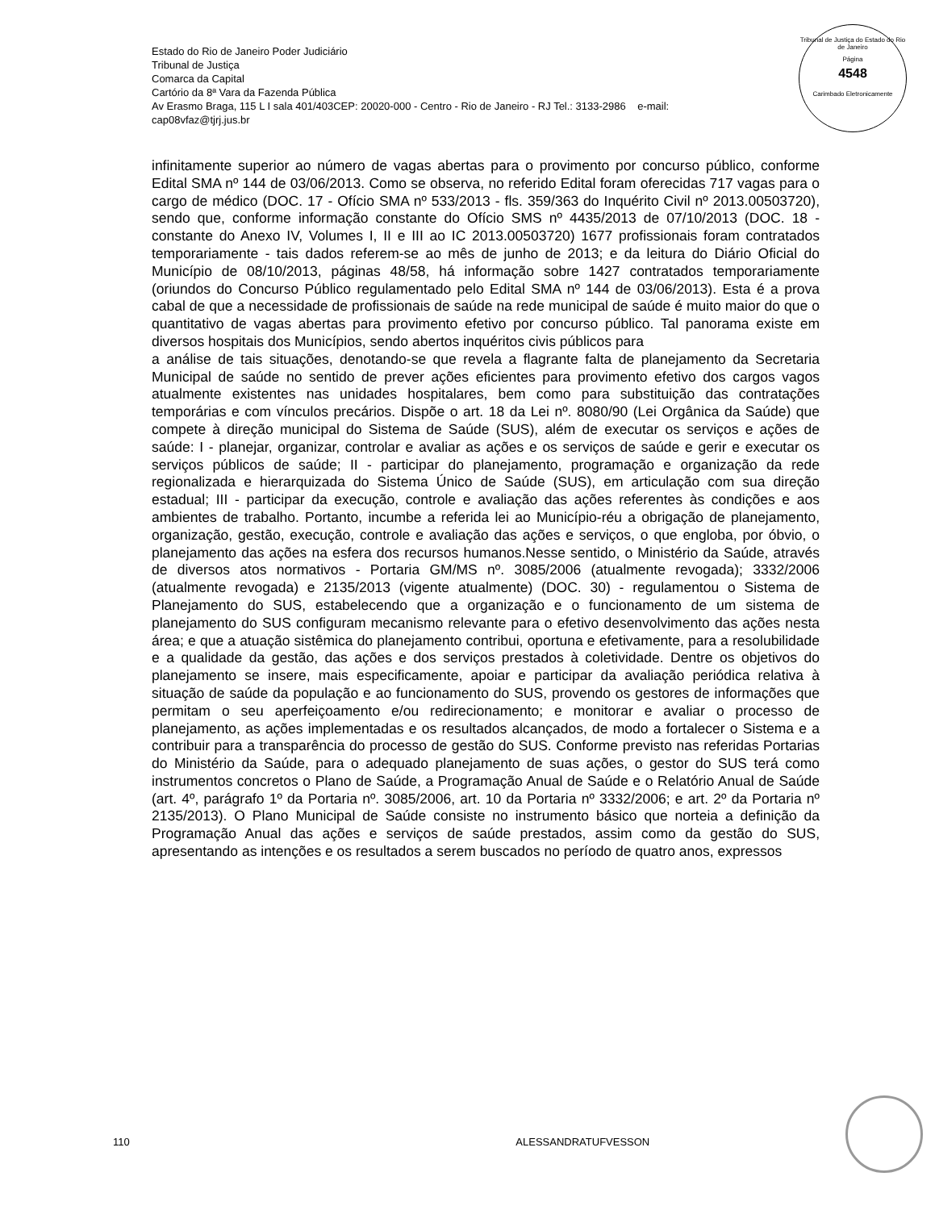Estado do Rio de Janeiro Poder Judiciário
Tribunal de Justiça
Comarca da Capital
Cartório da 8ª Vara da Fazenda Pública
Av Erasmo Braga, 115 L I sala 401/403CEP: 20020-000 - Centro - Rio de Janeiro - RJ Tel.: 3133-2986 e-mail:
cap08vfaz@tjrj.jus.br
Tribunal de Justiça do Estado do Rio de Janeiro
Página
4548
Carimbado Eletronicamente
infinitamente superior ao número de vagas abertas para o provimento por concurso público, conforme Edital SMA nº 144 de 03/06/2013. Como se observa, no referido Edital foram oferecidas 717 vagas para o cargo de médico (DOC. 17 - Ofício SMA nº 533/2013 - fls. 359/363 do Inquérito Civil nº 2013.00503720), sendo que, conforme informação constante do Ofício SMS nº 4435/2013 de 07/10/2013 (DOC. 18 - constante do Anexo IV, Volumes I, II e III ao IC 2013.00503720) 1677 profissionais foram contratados temporariamente - tais dados referem-se ao mês de junho de 2013; e da leitura do Diário Oficial do Município de 08/10/2013, páginas 48/58, há informação sobre 1427 contratados temporariamente (oriundos do Concurso Público regulamentado pelo Edital SMA nº 144 de 03/06/2013). Esta é a prova cabal de que a necessidade de profissionais de saúde na rede municipal de saúde é muito maior do que o quantitativo de vagas abertas para provimento efetivo por concurso público. Tal panorama existe em diversos hospitais dos Municípios, sendo abertos inquéritos civis públicos para
a análise de tais situações, denotando-se que revela a flagrante falta de planejamento da Secretaria Municipal de saúde no sentido de prever ações eficientes para provimento efetivo dos cargos vagos atualmente existentes nas unidades hospitalares, bem como para substituição das contratações temporárias e com vínculos precários. Dispõe o art. 18 da Lei nº. 8080/90 (Lei Orgânica da Saúde) que compete à direção municipal do Sistema de Saúde (SUS), além de executar os serviços e ações de saúde: I - planejar, organizar, controlar e avaliar as ações e os serviços de saúde e gerir e executar os serviços públicos de saúde; II - participar do planejamento, programação e organização da rede regionalizada e hierarquizada do Sistema Único de Saúde (SUS), em articulação com sua direção estadual; III - participar da execução, controle e avaliação das ações referentes às condições e aos ambientes de trabalho. Portanto, incumbe a referida lei ao Município-réu a obrigação de planejamento, organização, gestão, execução, controle e avaliação das ações e serviços, o que engloba, por óbvio, o planejamento das ações na esfera dos recursos humanos.Nesse sentido, o Ministério da Saúde, através de diversos atos normativos - Portaria GM/MS nº. 3085/2006 (atualmente revogada); 3332/2006 (atualmente revogada) e 2135/2013 (vigente atualmente) (DOC. 30) - regulamentou o Sistema de Planejamento do SUS, estabelecendo que a organização e o funcionamento de um sistema de planejamento do SUS configuram mecanismo relevante para o efetivo desenvolvimento das ações nesta área; e que a atuação sistêmica do planejamento contribui, oportuna e efetivamente, para a resolubilidade e a qualidade da gestão, das ações e dos serviços prestados à coletividade. Dentre os objetivos do planejamento se insere, mais especificamente, apoiar e participar da avaliação periódica relativa à situação de saúde da população e ao funcionamento do SUS, provendo os gestores de informações que permitam o seu aperfeiçoamento e/ou redirecionamento; e monitorar e avaliar o processo de planejamento, as ações implementadas e os resultados alcançados, de modo a fortalecer o Sistema e a contribuir para a transparência do processo de gestão do SUS. Conforme previsto nas referidas Portarias do Ministério da Saúde, para o adequado planejamento de suas ações, o gestor do SUS terá como instrumentos concretos o Plano de Saúde, a Programação Anual de Saúde e o Relatório Anual de Saúde (art. 4º, parágrafo 1º da Portaria nº. 3085/2006, art. 10 da Portaria nº 3332/2006; e art. 2º da Portaria nº 2135/2013). O Plano Municipal de Saúde consiste no instrumento básico que norteia a definição da Programação Anual das ações e serviços de saúde prestados, assim como da gestão do SUS, apresentando as intenções e os resultados a serem buscados no período de quatro anos, expressos
110 ALESSANDRATUFVESSON